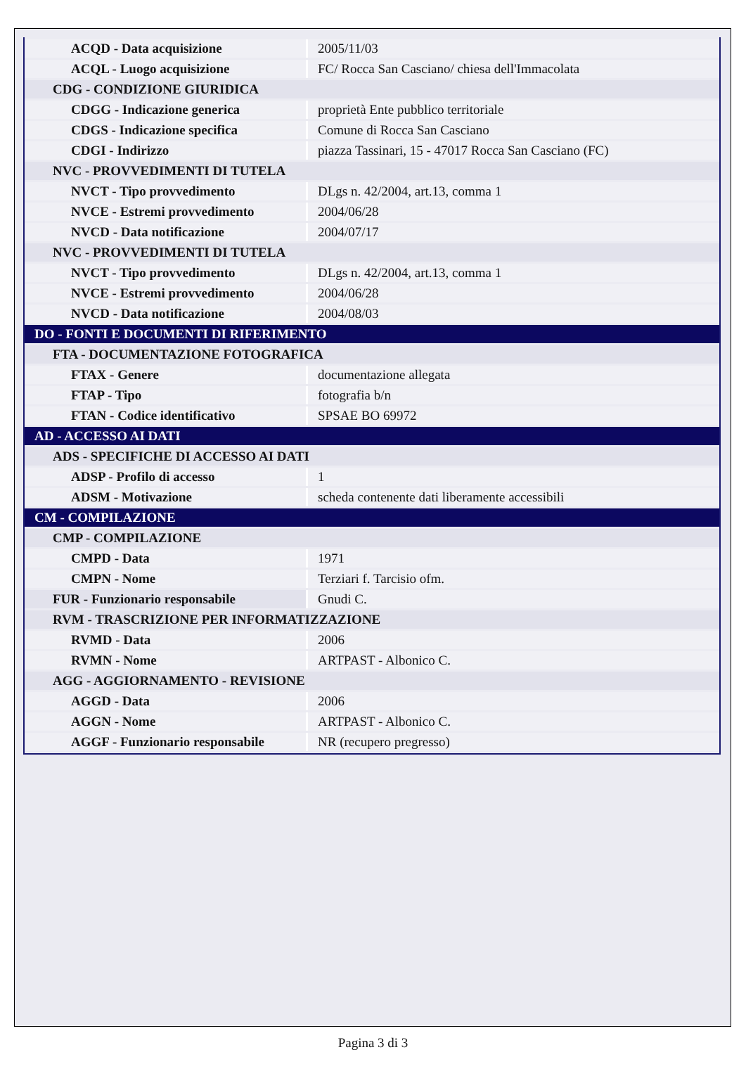| ACQD - Data acquisizione | 2005/11/03 |
| ACQL - Luogo acquisizione | FC/ Rocca San Casciano/ chiesa dell'Immacolata |
| CDG - CONDIZIONE GIURIDICA | |
| CDGG - Indicazione generica | proprietà Ente pubblico territoriale |
| CDGS - Indicazione specifica | Comune di Rocca San Casciano |
| CDGI - Indirizzo | piazza Tassinari, 15 - 47017 Rocca San Casciano (FC) |
| NVC - PROVVEDIMENTI DI TUTELA | |
| NVCT - Tipo provvedimento | DLgs n. 42/2004, art.13, comma 1 |
| NVCE - Estremi provvedimento | 2004/06/28 |
| NVCD - Data notificazione | 2004/07/17 |
| NVC - PROVVEDIMENTI DI TUTELA | |
| NVCT - Tipo provvedimento | DLgs n. 42/2004, art.13, comma 1 |
| NVCE - Estremi provvedimento | 2004/06/28 |
| NVCD - Data notificazione | 2004/08/03 |
| DO - FONTI E DOCUMENTI DI RIFERIMENTO | |
| FTA - DOCUMENTAZIONE FOTOGRAFICA | |
| FTAX - Genere | documentazione allegata |
| FTAP - Tipo | fotografia b/n |
| FTAN - Codice identificativo | SPSAE BO 69972 |
| AD - ACCESSO AI DATI | |
| ADS - SPECIFICHE DI ACCESSO AI DATI | |
| ADSP - Profilo di accesso | 1 |
| ADSM - Motivazione | scheda contenente dati liberamente accessibili |
| CM - COMPILAZIONE | |
| CMP - COMPILAZIONE | |
| CMPD - Data | 1971 |
| CMPN - Nome | Terziari f. Tarcisio ofm. |
| FUR - Funzionario responsabile | Gnudi C. |
| RVM - TRASCRIZIONE PER INFORMATIZZAZIONE | |
| RVMD - Data | 2006 |
| RVMN - Nome | ARTPAST - Albonico C. |
| AGG - AGGIORNAMENTO - REVISIONE | |
| AGGD - Data | 2006 |
| AGGN - Nome | ARTPAST - Albonico C. |
| AGGF - Funzionario responsabile | NR (recupero pregresso) |
Pagina 3 di 3